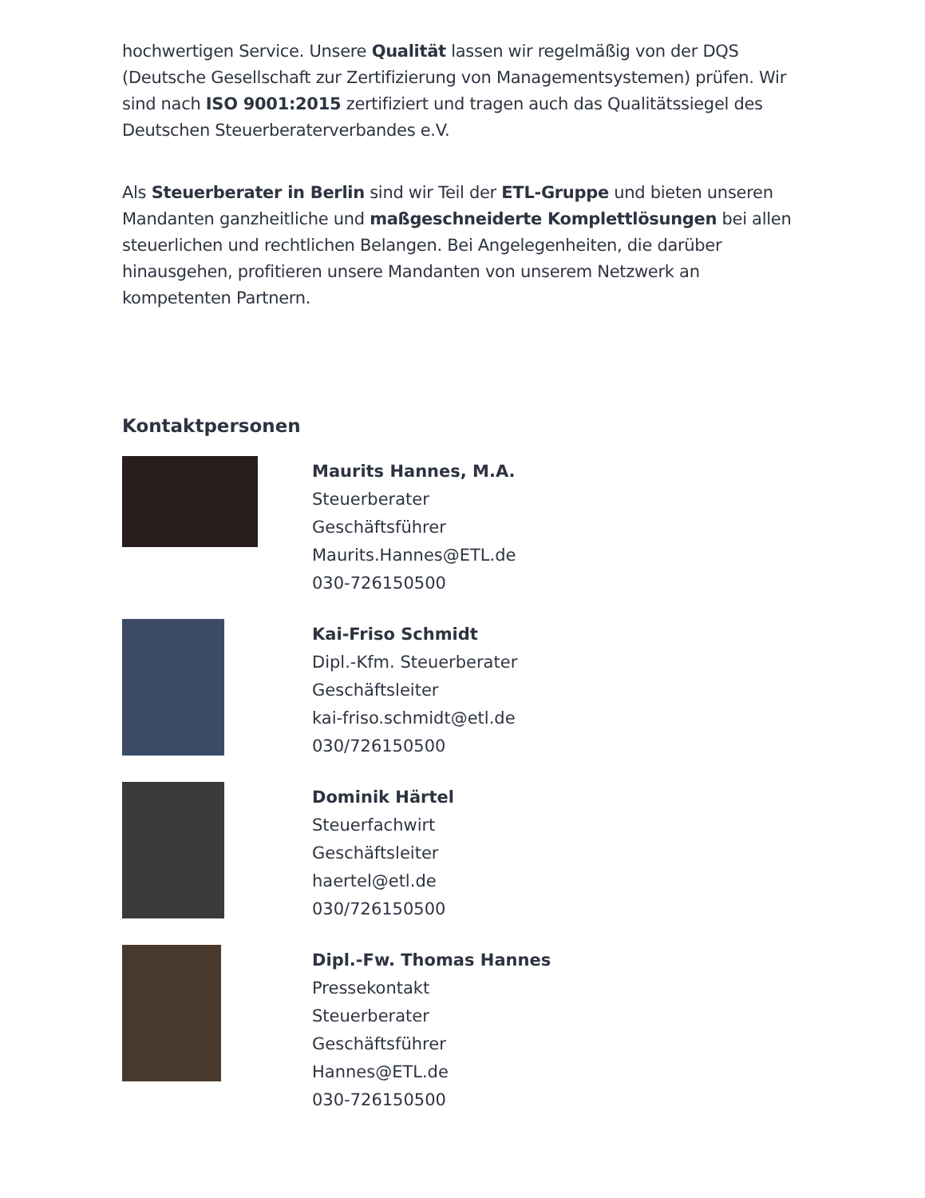hochwertigen Service. Unsere Qualität lassen wir regelmäßig von der DQS (Deutsche Gesellschaft zur Zertifizierung von Managementsystemen) prüfen. Wir sind nach ISO 9001:2015 zertifiziert und tragen auch das Qualitätssiegel des Deutschen Steuerberaterverbandes e.V.
Als Steuerberater in Berlin sind wir Teil der ETL-Gruppe und bieten unseren Mandanten ganzheitliche und maßgeschneiderte Komplettlösungen bei allen steuerlichen und rechtlichen Belangen. Bei Angelegenheiten, die darüber hinausgehen, profitieren unsere Mandanten von unserem Netzwerk an kompetenten Partnern.
Kontaktpersonen
Maurits Hannes, M.A.
Steuerberater
Geschäftsführer
Maurits.Hannes@ETL.de
030-726150500
Kai-Friso Schmidt
Dipl.-Kfm. Steuerberater
Geschäftsleiter
kai-friso.schmidt@etl.de
030/726150500
Dominik Härtel
Steuerfachwirt
Geschäftsleiter
haertel@etl.de
030/726150500
Dipl.-Fw. Thomas Hannes
Pressekontakt
Steuerberater
Geschäftsführer
Hannes@ETL.de
030-726150500